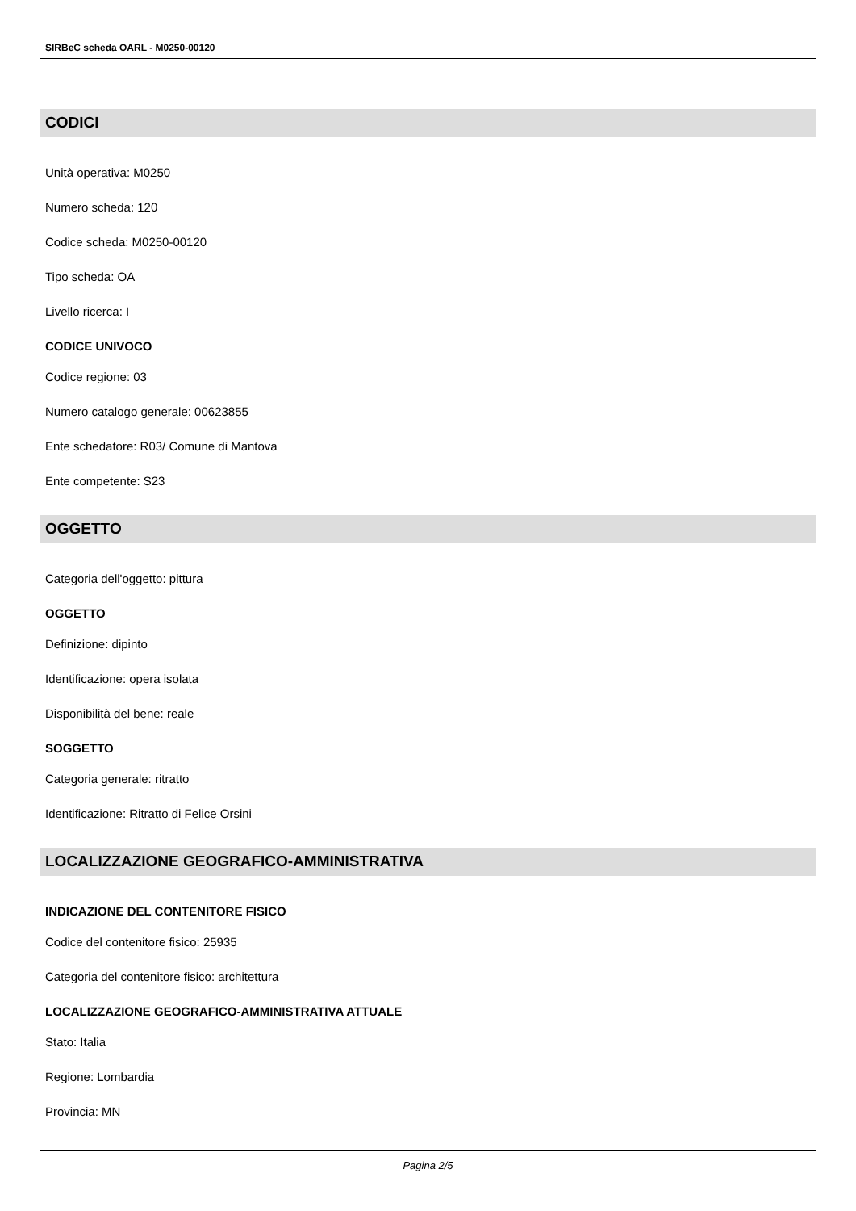SIRBeC scheda OARL - M0250-00120
CODICI
Unità operativa: M0250
Numero scheda: 120
Codice scheda: M0250-00120
Tipo scheda: OA
Livello ricerca: I
CODICE UNIVOCO
Codice regione: 03
Numero catalogo generale: 00623855
Ente schedatore: R03/ Comune di Mantova
Ente competente: S23
OGGETTO
Categoria dell'oggetto: pittura
OGGETTO
Definizione: dipinto
Identificazione: opera isolata
Disponibilità del bene: reale
SOGGETTO
Categoria generale: ritratto
Identificazione: Ritratto di Felice Orsini
LOCALIZZAZIONE GEOGRAFICO-AMMINISTRATIVA
INDICAZIONE DEL CONTENITORE FISICO
Codice del contenitore fisico: 25935
Categoria del contenitore fisico: architettura
LOCALIZZAZIONE GEOGRAFICO-AMMINISTRATIVA ATTUALE
Stato: Italia
Regione: Lombardia
Provincia: MN
Pagina 2/5